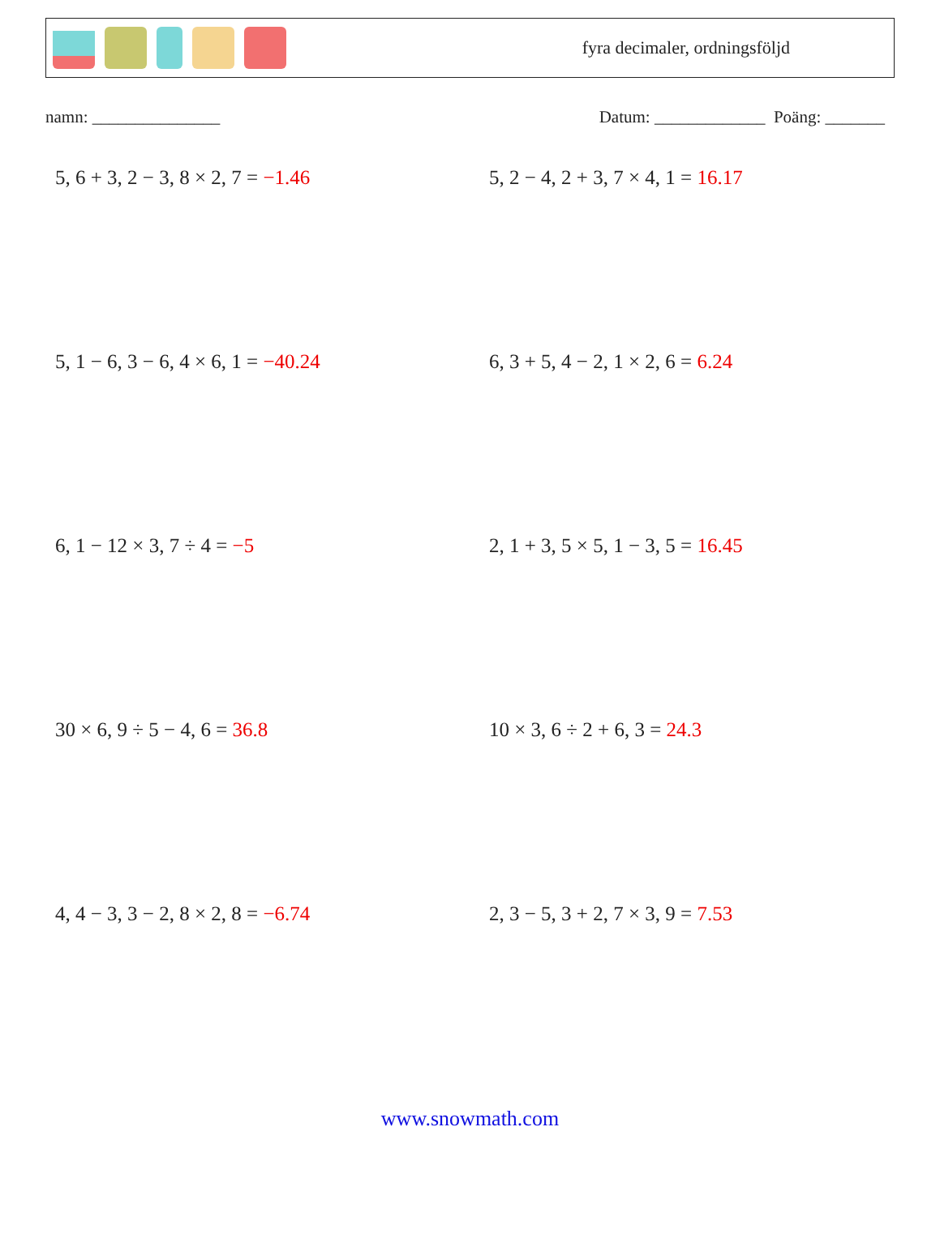fyra decimaler, ordningsföljd
namn: _______________ Datum: _____________ Poäng: _______
5, 6 + 3, 2 − 3, 8 × 2, 7 = −1.46
5, 2 − 4, 2 + 3, 7 × 4, 1 = 16.17
5, 1 − 6, 3 − 6, 4 × 6, 1 = −40.24
6, 3 + 5, 4 − 2, 1 × 2, 6 = 6.24
6, 1 − 12 × 3, 7 ÷ 4 = −5
2, 1 + 3, 5 × 5, 1 − 3, 5 = 16.45
30 × 6, 9 ÷ 5 − 4, 6 = 36.8
10 × 3, 6 ÷ 2 + 6, 3 = 24.3
4, 4 − 3, 3 − 2, 8 × 2, 8 = −6.74
2, 3 − 5, 3 + 2, 7 × 3, 9 = 7.53
www.snowmath.com